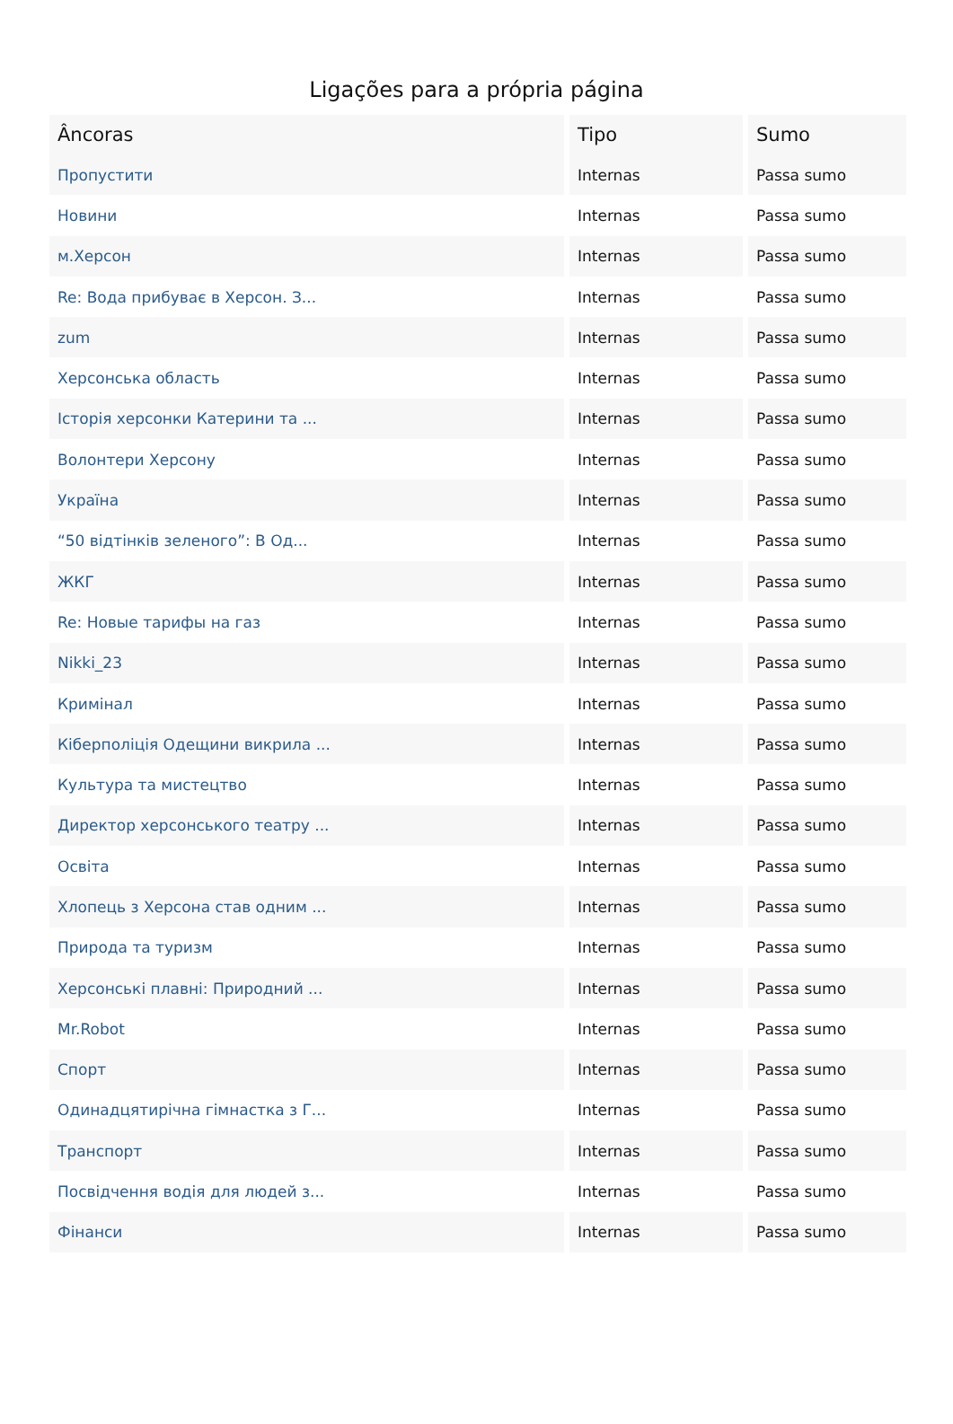Ligações para a própria página
| Âncoras | Tipo | Sumo |
| --- | --- | --- |
| Пропустити | Internas | Passa sumo |
| Новини | Internas | Passa sumo |
| м.Херсон | Internas | Passa sumo |
| Re: Вода прибуває в Херсон. З... | Internas | Passa sumo |
| zum | Internas | Passa sumo |
| Херсонська область | Internas | Passa sumo |
| Історія херсонки Катерини та ... | Internas | Passa sumo |
| Волонтери Херсону | Internas | Passa sumo |
| Україна | Internas | Passa sumo |
| “50 відтінків зеленого”: В Од... | Internas | Passa sumo |
| ЖКГ | Internas | Passa sumo |
| Re: Новые тарифы на газ | Internas | Passa sumo |
| Nikki_23 | Internas | Passa sumo |
| Кримінал | Internas | Passa sumo |
| Кіберполіція Одещини викрила ... | Internas | Passa sumo |
| Культура та мистецтво | Internas | Passa sumo |
| Директор херсонського театру ... | Internas | Passa sumo |
| Освіта | Internas | Passa sumo |
| Хлопець з Херсона став одним ... | Internas | Passa sumo |
| Природа та туризм | Internas | Passa sumo |
| Херсонські плавні: Природний ... | Internas | Passa sumo |
| Mr.Robot | Internas | Passa sumo |
| Спорт | Internas | Passa sumo |
| Одинадцятирічна гімнастка з Г... | Internas | Passa sumo |
| Транспорт | Internas | Passa sumo |
| Посвідчення водія для людей з... | Internas | Passa sumo |
| Фінанси | Internas | Passa sumo |